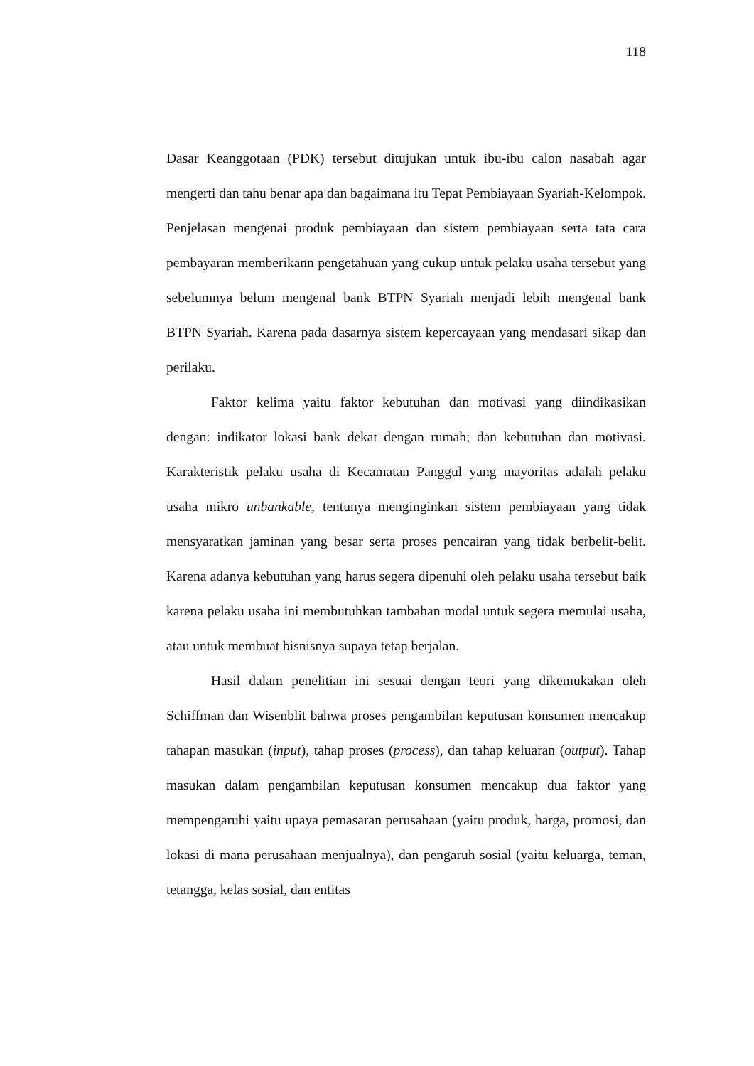118
Dasar Keanggotaan (PDK) tersebut ditujukan untuk ibu-ibu calon nasabah agar mengerti dan tahu benar apa dan bagaimana itu Tepat Pembiayaan Syariah-Kelompok. Penjelasan mengenai produk pembiayaan dan sistem pembiayaan serta tata cara pembayaran memberikann pengetahuan yang cukup untuk pelaku usaha tersebut yang sebelumnya belum mengenal bank BTPN Syariah menjadi lebih mengenal bank BTPN Syariah. Karena pada dasarnya sistem kepercayaan yang mendasari sikap dan perilaku.
Faktor kelima yaitu faktor kebutuhan dan motivasi yang diindikasikan dengan: indikator lokasi bank dekat dengan rumah; dan kebutuhan dan motivasi. Karakteristik pelaku usaha di Kecamatan Panggul yang mayoritas adalah pelaku usaha mikro unbankable, tentunya menginginkan sistem pembiayaan yang tidak mensyaratkan jaminan yang besar serta proses pencairan yang tidak berbelit-belit. Karena adanya kebutuhan yang harus segera dipenuhi oleh pelaku usaha tersebut baik karena pelaku usaha ini membutuhkan tambahan modal untuk segera memulai usaha, atau untuk membuat bisnisnya supaya tetap berjalan.
Hasil dalam penelitian ini sesuai dengan teori yang dikemukakan oleh Schiffman dan Wisenblit bahwa proses pengambilan keputusan konsumen mencakup tahapan masukan (input), tahap proses (process), dan tahap keluaran (output). Tahap masukan dalam pengambilan keputusan konsumen mencakup dua faktor yang mempengaruhi yaitu upaya pemasaran perusahaan (yaitu produk, harga, promosi, dan lokasi di mana perusahaan menjualnya), dan pengaruh sosial (yaitu keluarga, teman, tetangga, kelas sosial, dan entitas